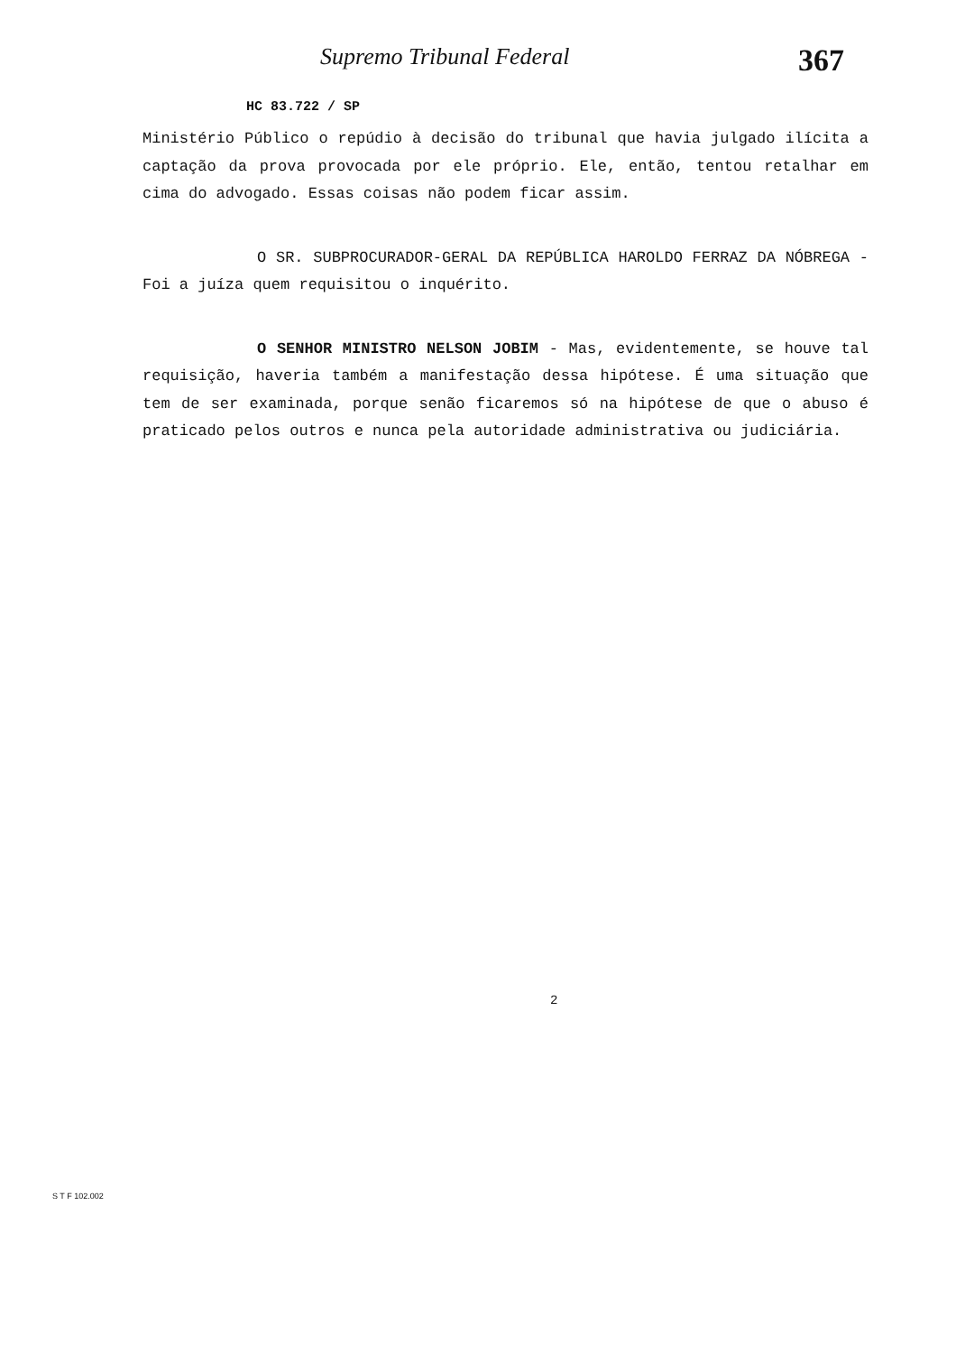Supremo Tribunal Federal
367
HC 83.722 / SP
Ministério Público o repúdio à decisão do tribunal que havia julgado ilícita a captação da prova provocada por ele próprio. Ele, então, tentou retalhar em cima do advogado. Essas coisas não podem ficar assim.
O SR. SUBPROCURADOR-GERAL DA REPÚBLICA HAROLDO FERRAZ DA NÓBREGA - Foi a juíza quem requisitou o inquérito.
O SENHOR MINISTRO NELSON JOBIM - Mas, evidentemente, se houve tal requisição, haveria também a manifestação dessa hipótese. É uma situação que tem de ser examinada, porque senão ficaremos só na hipótese de que o abuso é praticado pelos outros e nunca pela autoridade administrativa ou judiciária.
2
S T F 102.002